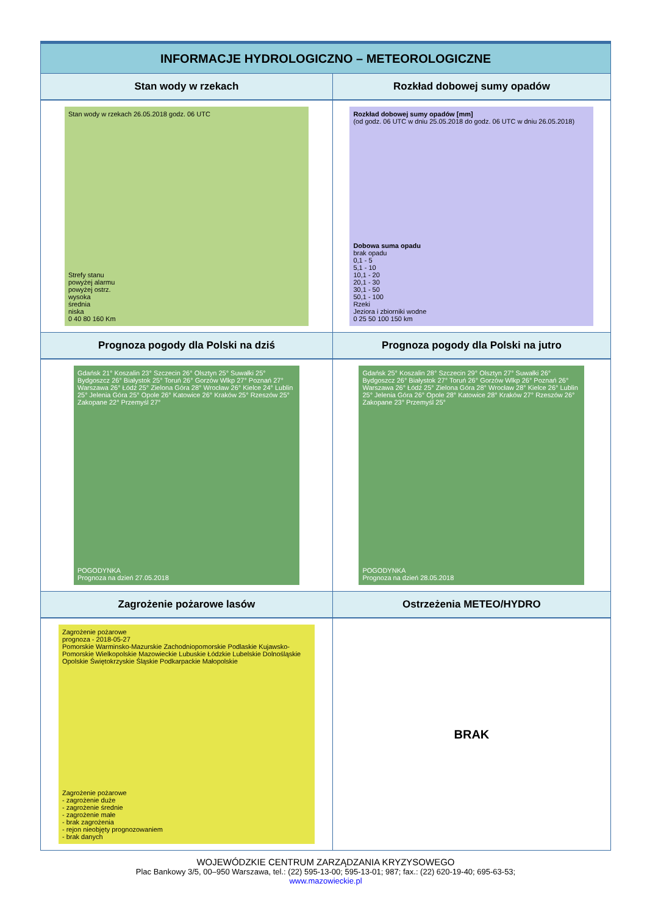| INFORMACJE HYDROLOGICZNO – METEOROLOGICZNE | |
| --- | --- |
| Stan wody w rzekach | Rozkład dobowej sumy opadów |
| Stan wody w rzekach 26.05.2018 godz. 06 UTC Strefy stanu powyżej alarmu powyżej ostrz. wysoka średnia niska 0 40 80 160 Km | Rozkład dobowej sumy opadów [mm] (od godz. 06 UTC w dniu 25.05.2018 do godz. 06 UTC w dniu 26.05.2018) Dobowa suma opadu brak opadu 0,1 - 5 5,1 - 10 10,1 - 20 20,1 - 30 30,1 - 50 50,1 - 100 Rzeki Jeziora i zbiorniki wodne 0 25 50 100 150 km |
| Prognoza pogody dla Polski na dziś | Prognoza pogody dla Polski na jutro |
| Gdańsk 21° Koszalin 23° Szczecin 26° Olsztyn 25° Suwałki 25° Bydgoszcz 26° Białystok 25° Toruń 26° Gorzów Wlkp 27° Poznań 27° Warszawa 26° Łódź 25° Zielona Góra 28° Wrocław 26° Kielce 24° Lublin 25° Jelenia Góra 25° Opole 26° Katowice 26° Kraków 25° Rzeszów 25° Zakopane 22° Przemyśl 27° POGODYNKA Prognoza na dzień 27.05.2018 | Gdańsk 25° Koszalin 28° Szczecin 29° Olsztyn 27° Suwałki 26° Bydgoszcz 26° Białystok 27° Toruń 26° Gorzów Wlkp 26° Poznań 26° Warszawa 26° Łódź 25° Zielona Góra 28° Wrocław 28° Kielce 26° Lublin 25° Jelenia Góra 26° Opole 28° Katowice 28° Kraków 27° Rzeszów 26° Zakopane 23° Przemyśl 25° POGODYNKA Prognoza na dzień 28.05.2018 |
| Zagrożenie pożarowe lasów | Ostrzeżenia METEO/HYDRO |
| Zagrożenie pożarowe prognoza - 2018-05-27 Pomorskie Warminsko-Mazurskie Zachodniopomorskie Podlaskie Kujawsko-Pomorskie Wielkopolskie Mazowieckie Lubuskie Łódzkie Lubelskie Dolnośląskie Opolskie Świętokrzyskie Śląskie Podkarpackie Małopolskie Zagrożenie pożarowe - zagrożenie duże - zagrożenie średnie - zagrożenie małe - brak zagrożenia - rejon nieobjęty prognozowaniem - brak danych | BRAK |
WOJEWÓDZKIE CENTRUM ZARZĄDZANIA KRYZYSOWEGO
Plac Bankowy 3/5, 00–950 Warszawa, tel.: (22) 595-13-00; 595-13-01; 987; fax.: (22) 620-19-40; 695-63-53;
www.mazowieckie.pl